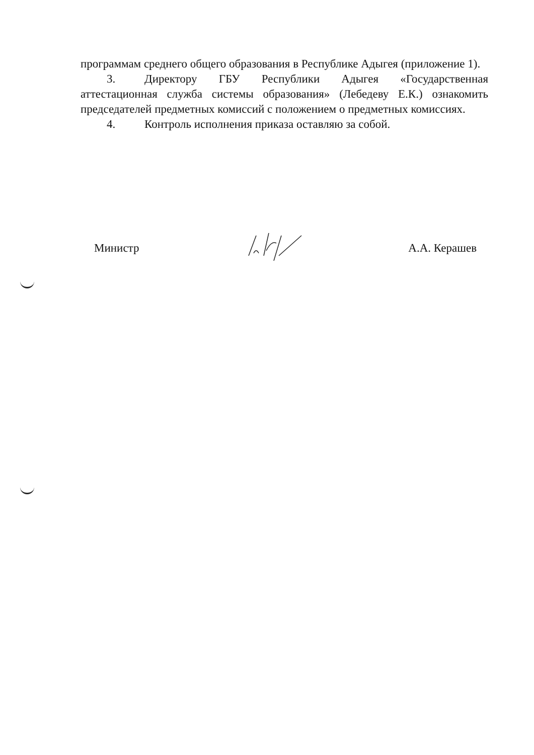программам среднего общего образования в Республике Адыгея (приложение 1).
3. Директору ГБУ Республики Адыгея «Государственная аттестационная служба системы образования» (Лебедеву Е.К.) ознакомить председателей предметных комиссий с положением о предметных комиссиях.
4. Контроль исполнения приказа оставляю за собой.
Министр А.А. Керашев